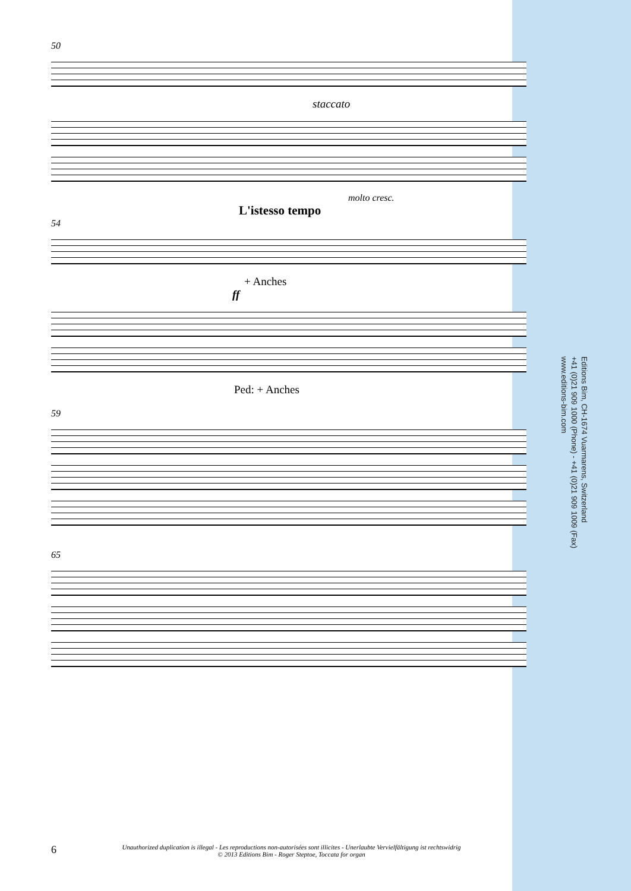50
staccato
molto cresc.
L'istesso tempo
54
+ Anches
ff
Ped: + Anches
59
65
Editions Bim, CH-1674 Vuarmarens, Switzerland
+41 (0)21 909 1000 (Phone) - +41 (0)21 909 1009 (Fax)
www.editions-bim.com
6 Unauthorized duplication is illegal - Les reproductions non-autorisées sont illicites - Unerlaubte Vervielfältigung ist rechtswidrig
© 2013 Editions Bim - Roger Steptoe, Toccata for organ